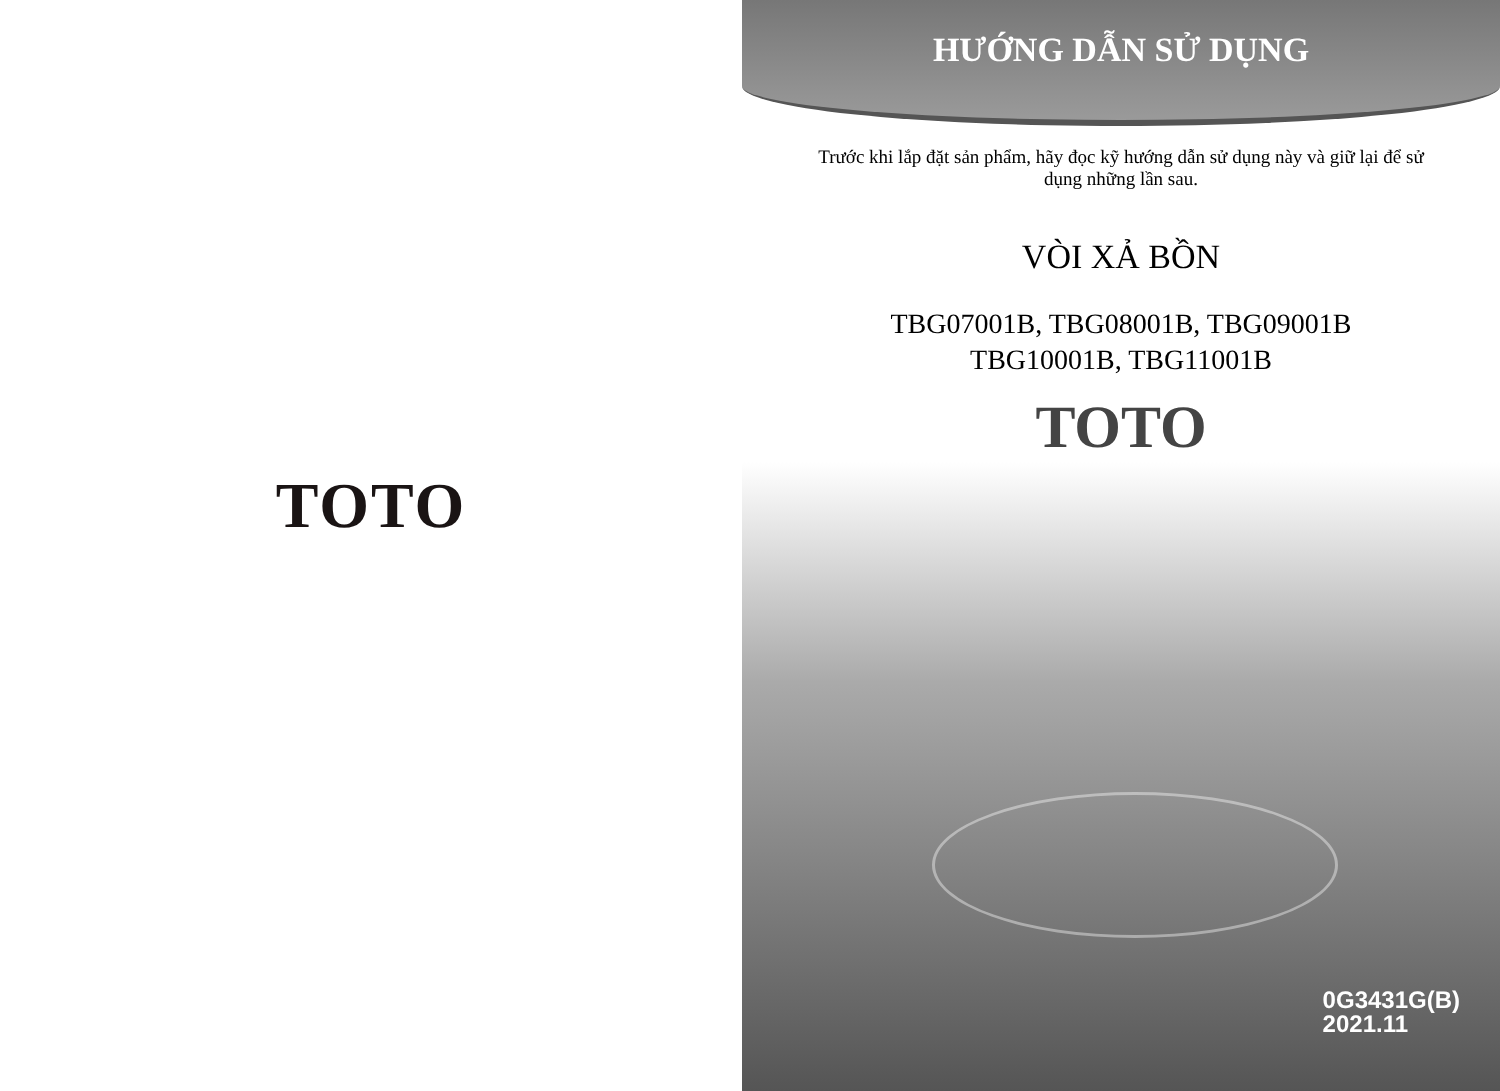TOTO
HƯỚNG DẪN SỬ DỤNG
Trước khi lắp đặt sản phẩm, hãy đọc kỹ hướng dẫn sử dụng này và giữ lại để sử dụng những lần sau.
VÒI XẢ BỒN
TBG07001B, TBG08001B, TBG09001B
TBG10001B, TBG11001B
TOTO
0G3431G(B)
2021.11